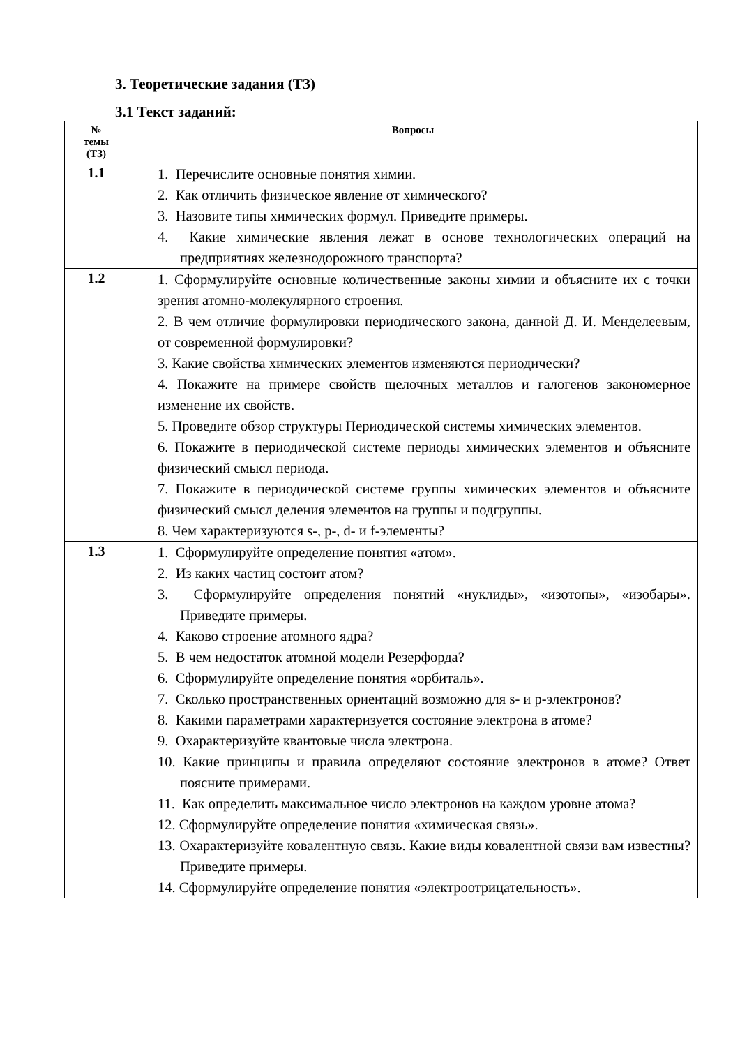3. Теоретические задания (ТЗ)
3.1 Текст заданий:
| № темы (ТЗ) | Вопросы |
| --- | --- |
| 1.1 | 1. Перечислите основные понятия химии. 2. Как отличить физическое явление от химического? 3. Назовите типы химических формул. Приведите примеры. 4. Какие химические явления лежат в основе технологических операций на предприятиях железнодорожного транспорта? |
| 1.2 | 1. Сформулируйте основные количественные законы химии и объясните их с точки зрения атомно-молекулярного строения. 2. В чем отличие формулировки периодического закона, данной Д. И. Менделеевым, от современной формулировки? 3. Какие свойства химических элементов изменяются периодически? 4. Покажите на примере свойств щелочных металлов и галогенов закономерное изменение их свойств. 5. Проведите обзор структуры Периодической системы химических элементов. 6. Покажите в периодической системе периоды химических элементов и объясните физический смысл периода. 7. Покажите в периодической системе группы химических элементов и объясните физический смысл деления элементов на группы и подгруппы. 8. Чем характеризуются s-, p-, d- и f-элементы? |
| 1.3 | 1. Сформулируйте определение понятия «атом». 2. Из каких частиц состоит атом? 3. Сформулируйте определения понятий «нуклиды», «изотопы», «изобары». Приведите примеры. 4. Каково строение атомного ядра? 5. В чем недостаток атомной модели Резерфорда? 6. Сформулируйте определение понятия «орбиталь». 7. Сколько пространственных ориентаций возможно для s- и p-электронов? 8. Какими параметрами характеризуется состояние электрона в атоме? 9. Охарактеризуйте квантовые числа электрона. 10. Какие принципы и правила определяют состояние электронов в атоме? Ответ поясните примерами. 11. Как определить максимальное число электронов на каждом уровне атома? 12. Сформулируйте определение понятия «химическая связь». 13. Охарактеризуйте ковалентную связь. Какие виды ковалентной связи вам известны? Приведите примеры. 14. Сформулируйте определение понятия «электроотрицательность». |